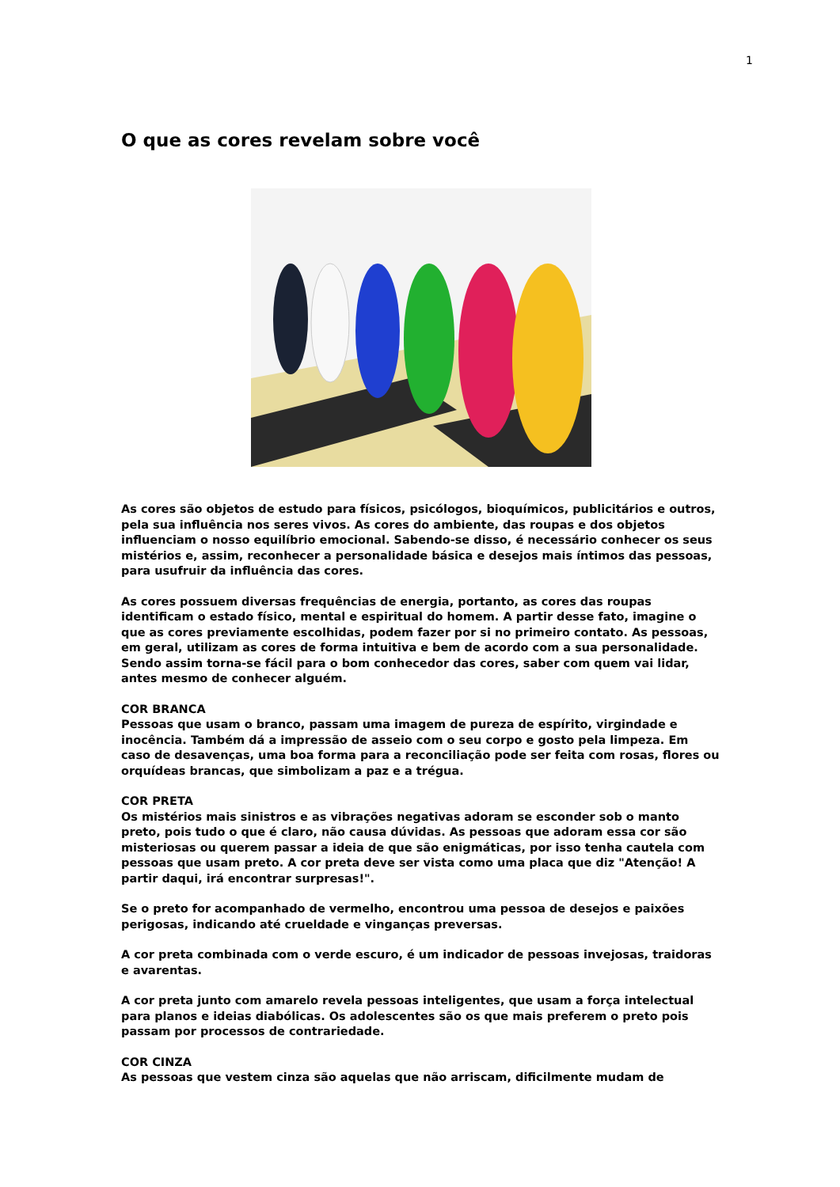1
O que as cores revelam sobre você
As cores são objetos de estudo para físicos, psicólogos, bioquímicos, publicitários e outros, pela sua influência nos seres vivos. As cores do ambiente, das roupas e dos objetos influenciam o nosso equilíbrio emocional. Sabendo-se disso, é necessário conhecer os seus mistérios e, assim, reconhecer a personalidade básica e desejos mais íntimos das pessoas, para usufruir da influência das cores.
As cores possuem diversas frequências de energia, portanto, as cores das roupas identificam o estado físico, mental e espiritual do homem. A partir desse fato, imagine o que as cores previamente escolhidas, podem fazer por si no primeiro contato. As pessoas, em geral, utilizam as cores de forma intuitiva e bem de acordo com a sua personalidade. Sendo assim torna-se fácil para o bom conhecedor das cores, saber com quem vai lidar, antes mesmo de conhecer alguém.
COR BRANCA
Pessoas que usam o branco, passam uma imagem de pureza de espírito, virgindade e inocência. Também dá a impressão de asseio com o seu corpo e gosto pela limpeza. Em caso de desavenças, uma boa forma para a reconciliação pode ser feita com rosas, flores ou orquídeas brancas, que simbolizam a paz e a trégua.
COR PRETA
Os mistérios mais sinistros e as vibrações negativas adoram se esconder sob o manto preto, pois tudo o que é claro, não causa dúvidas. As pessoas que adoram essa cor são misteriosas ou querem passar a ideia de que são enigmáticas, por isso tenha cautela com pessoas que usam preto. A cor preta deve ser vista como uma placa que diz "Atenção! A partir daqui, irá encontrar surpresas!".
Se o preto for acompanhado de vermelho, encontrou uma pessoa de desejos e paixões perigosas, indicando até crueldade e vinganças preversas.
A cor preta combinada com o verde escuro, é um indicador de pessoas invejosas, traidoras e avarentas.
A cor preta junto com amarelo revela pessoas inteligentes, que usam a força intelectual para planos e ideias diabólicas. Os adolescentes são os que mais preferem o preto pois passam por processos de contrariedade.
COR CINZA
As pessoas que vestem cinza são aquelas que não arriscam, dificilmente mudam de